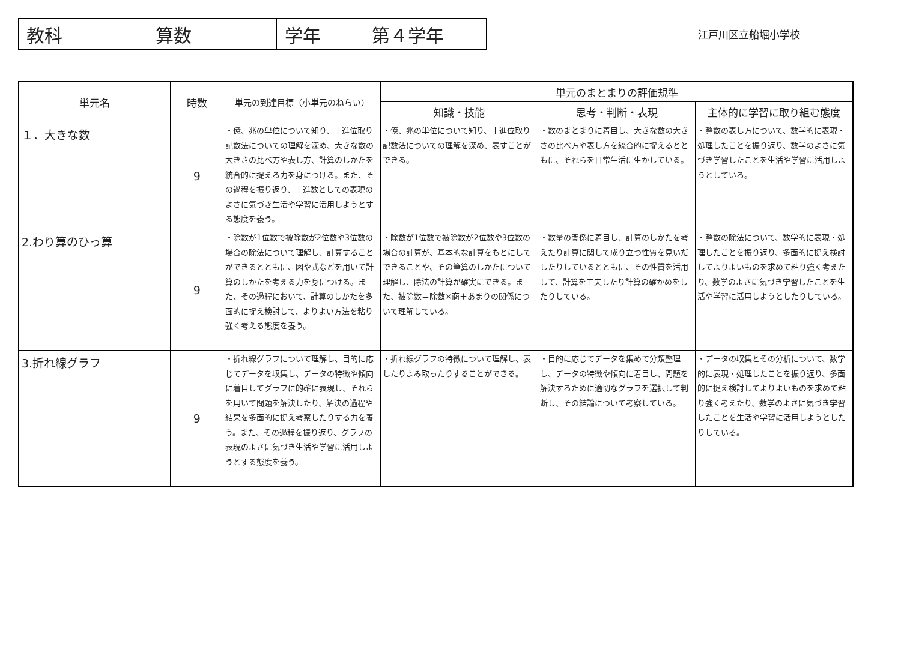| 教科 | 算数 | 学年 | 第４学年 |
江戸川区立船堀小学校
| 単元名 | 時数 | 単元の到達目標（小単元のねらい） | 単元のまとまりの評価規準 | | |
| --- | --- | --- | --- | --- | --- |
| | | | 知識・技能 | 思考・判断・表現 | 主体的に学習に取り組む態度 |
| １．大きな数 | 9 | ・億、兆の単位について知り、十進位取り記数法についての理解を深め、大きな数の大きさの比べ方や表し方、計算のしかたを統合的に捉える力を身につける。また、その過程を振り返り、十進数としての表現のよさに気づき生活や学習に活用しようとする態度を養う。 | ・億、兆の単位について知り、十進位取り記数法についての理解を深め、表すことができる。 | ・数のまとまりに着目し、大きな数の大きさの比べ方や表し方を統合的に捉えるとともに、それらを日常生活に生かしている。 | ・整数の表し方について、数学的に表現・処理したことを振り返り、数学のよさに気づき学習したことを生活や学習に活用しようとしている。 |
| 2.わり算のひっ算 | 9 | ・除数が1位数で被除数が2位数や3位数の場合の除法について理解し、計算することができるとともに、図や式などを用いて計算のしかたを考える力を身につける。また、その過程において、計算のしかたを多面的に捉え検討して、よりよい方法を粘り強く考える態度を養う。 | ・除数が1位数で被除数が2位数や3位数の場合の計算が、基本的な計算をもとにしてできることや、その筆算のしかたについて理解し、除法の計算が確実にできる。また、被除数＝除数×商＋あまりの関係について理解している。 | ・数量の関係に着目し、計算のしかたを考えたり計算に関して成り立つ性質を見いだしたりしているとともに、その性質を活用して、計算を工夫したり計算の確かめをしたりしている。 | ・整数の除法について、数学的に表現・処理したことを振り返り、多面的に捉え検討してよりよいものを求めて粘り強く考えたり、数学のよさに気づき学習したことを生活や学習に活用しようとしたりしている。 |
| 3.折れ線グラフ | 9 | ・折れ線グラフについて理解し、目的に応じてデータを収集し、データの特徴や傾向に着目してグラフに的確に表現し、それらを用いて問題を解決したり、解決の過程や結果を多面的に捉え考察したりする力を養う。また、その過程を振り返り、グラフの表現のよさに気づき生活や学習に活用しようとする態度を養う。 | ・折れ線グラフの特徴について理解し、表したりよみ取ったりすることができる。 | ・目的に応じてデータを集めて分類整理し、データの特徴や傾向に着目し、問題を解決するために適切なグラフを選択して判断し、その結論について考察している。 | ・データの収集とその分析について、数学的に表現・処理したことを振り返り、多面的に捉え検討してよりよいものを求めて粘り強く考えたり、数学のよさに気づき学習したことを生活や学習に活用しようとしたりしている。 |